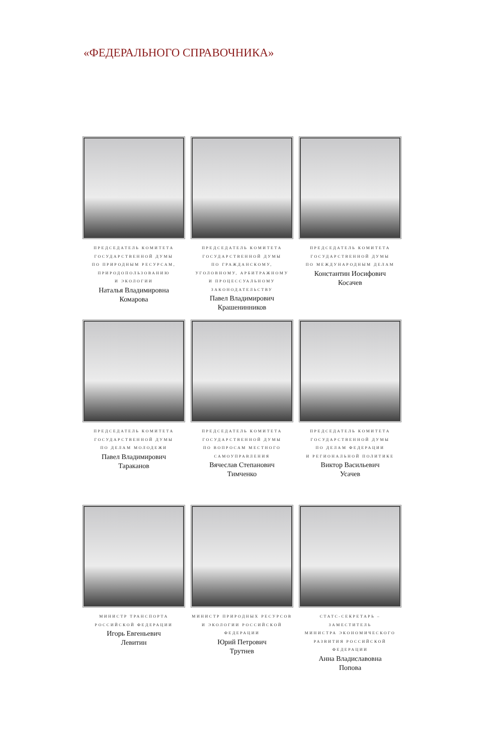«ФЕДЕРАЛЬНОГО СПРАВОЧНИКА»
ПРЕДСЕДАТЕЛЬ КОМИТЕТА
ГОСУДАРСТВЕННОЙ ДУМЫ
ПО ПРИРОДНЫМ РЕСУРСАМ,
ПРИРОДОПОЛЬЗОВАНИЮ
И ЭКОЛОГИИ
Наталья Владимировна
Комарова
ПРЕДСЕДАТЕЛЬ КОМИТЕТА
ГОСУДАРСТВЕННОЙ ДУМЫ
ПО ГРАЖДАНСКОМУ,
УГОЛОВНОМУ, АРБИТРАЖНОМУ
И ПРОЦЕССУАЛЬНОМУ
ЗАКОНОДАТЕЛЬСТВУ
Павел Владимирович
Крашенинников
ПРЕДСЕДАТЕЛЬ КОМИТЕТА
ГОСУДАРСТВЕННОЙ ДУМЫ
ПО МЕЖДУНАРОДНЫМ ДЕЛАМ
Константин Иосифович
Косачев
ПРЕДСЕДАТЕЛЬ КОМИТЕТА
ГОСУДАРСТВЕННОЙ ДУМЫ
ПО ДЕЛАМ МОЛОДЕЖИ
Павел Владимирович
Тараканов
ПРЕДСЕДАТЕЛЬ КОМИТЕТА
ГОСУДАРСТВЕННОЙ ДУМЫ
ПО ВОПРОСАМ МЕСТНОГО
САМОУПРАВЛЕНИЯ
Вячеслав Степанович
Тимченко
ПРЕДСЕДАТЕЛЬ КОМИТЕТА
ГОСУДАРСТВЕННОЙ ДУМЫ
ПО ДЕЛАМ ФЕДЕРАЦИИ
И РЕГИОНАЛЬНОЙ ПОЛИТИКЕ
Виктор Васильевич
Усачев
МИНИСТР ТРАНСПОРТА
РОССИЙСКОЙ ФЕДЕРАЦИИ
Игорь Евгеньевич
Левитин
МИНИСТР ПРИРОДНЫХ РЕСУРСОВ
И ЭКОЛОГИИ РОССИЙСКОЙ
ФЕДЕРАЦИИ
Юрий Петрович
Трутнев
СТАТС-СЕКРЕТАРЬ – ЗАМЕСТИТЕЛЬ
МИНИСТРА ЭКОНОМИЧЕСКОГО
РАЗВИТИЯ РОССИЙСКОЙ
ФЕДЕРАЦИИ
Анна Владиславовна
Попова